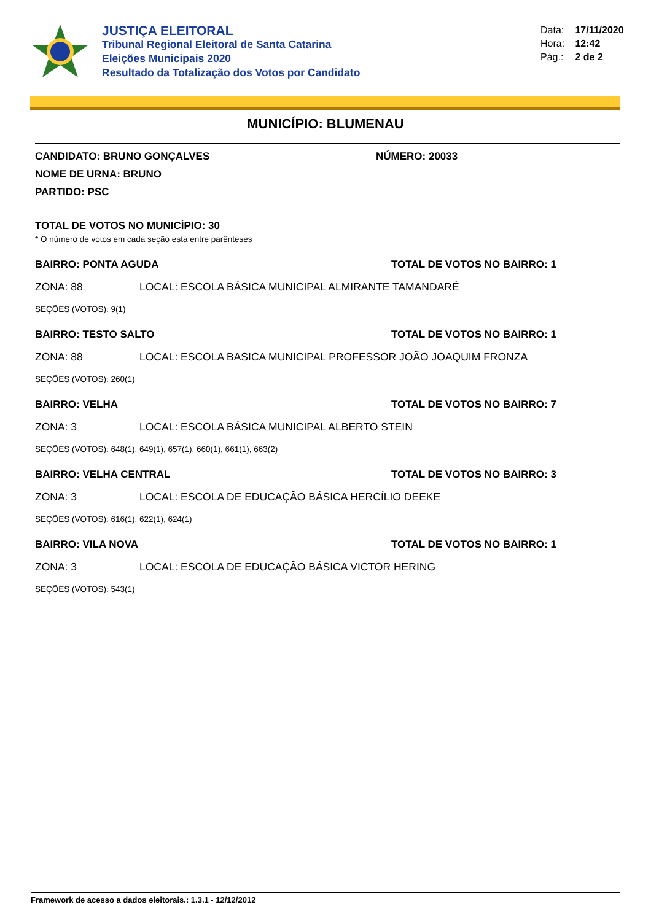JUSTIÇA ELEITORAL
Tribunal Regional Eleitoral de Santa Catarina
Eleições Municipais 2020
Resultado da Totalização dos Votos por Candidato
Data: 17/11/2020
Hora: 12:42
Pág.: 2 de 2
MUNICÍPIO: BLUMENAU
CANDIDATO: BRUNO GONÇALVES NÚMERO: 20033
NOME DE URNA: BRUNO
PARTIDO: PSC
TOTAL DE VOTOS NO MUNICÍPIO: 30
* O número de votos em cada seção está entre parênteses
BAIRRO: PONTA AGUDA TOTAL DE VOTOS NO BAIRRO: 1
ZONA: 88 LOCAL: ESCOLA BÁSICA MUNICIPAL ALMIRANTE TAMANDARÉ
SEÇÕES (VOTOS): 9(1)
BAIRRO: TESTO SALTO TOTAL DE VOTOS NO BAIRRO: 1
ZONA: 88 LOCAL: ESCOLA BASICA MUNICIPAL PROFESSOR JOÃO JOAQUIM FRONZA
SEÇÕES (VOTOS): 260(1)
BAIRRO: VELHA TOTAL DE VOTOS NO BAIRRO: 7
ZONA: 3 LOCAL: ESCOLA BÁSICA MUNICIPAL ALBERTO STEIN
SEÇÕES (VOTOS): 648(1), 649(1), 657(1), 660(1), 661(1), 663(2)
BAIRRO: VELHA CENTRAL TOTAL DE VOTOS NO BAIRRO: 3
ZONA: 3 LOCAL: ESCOLA DE EDUCAÇÃO BÁSICA HERCÍLIO DEEKE
SEÇÕES (VOTOS): 616(1), 622(1), 624(1)
BAIRRO: VILA NOVA TOTAL DE VOTOS NO BAIRRO: 1
ZONA: 3 LOCAL: ESCOLA DE EDUCAÇÃO BÁSICA VICTOR HERING
SEÇÕES (VOTOS): 543(1)
Framework de acesso a dados eleitorais.: 1.3.1 - 12/12/2012